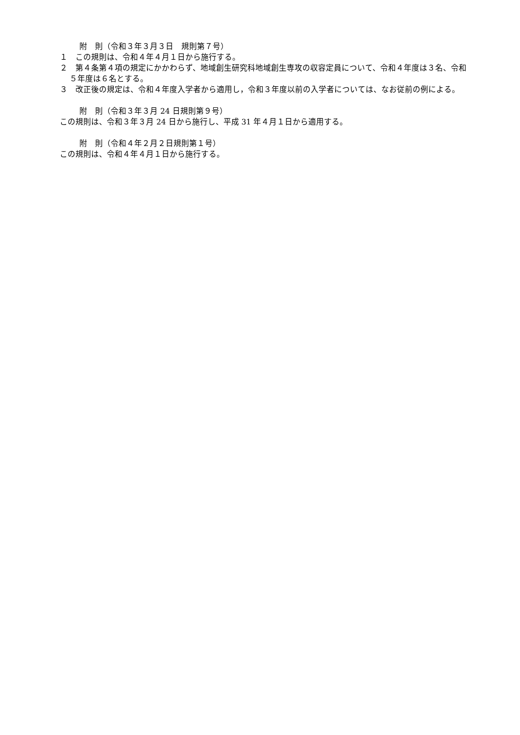附　則（令和３年３月３日　規則第７号）
１　この規則は、令和４年４月１日から施行する。
２　第４条第４項の規定にかかわらず、地域創生研究科地域創生専攻の収容定員について、令和４年度は３名、令和５年度は６名とする。
３　改正後の規定は、令和４年度入学者から適用し，令和３年度以前の入学者については、なお従前の例による。
附　則（令和３年３月 24 日規則第９号）
この規則は、令和３年３月 24 日から施行し、平成 31 年４月１日から適用する。
附　則（令和４年２月２日規則第１号）
この規則は、令和４年４月１日から施行する。